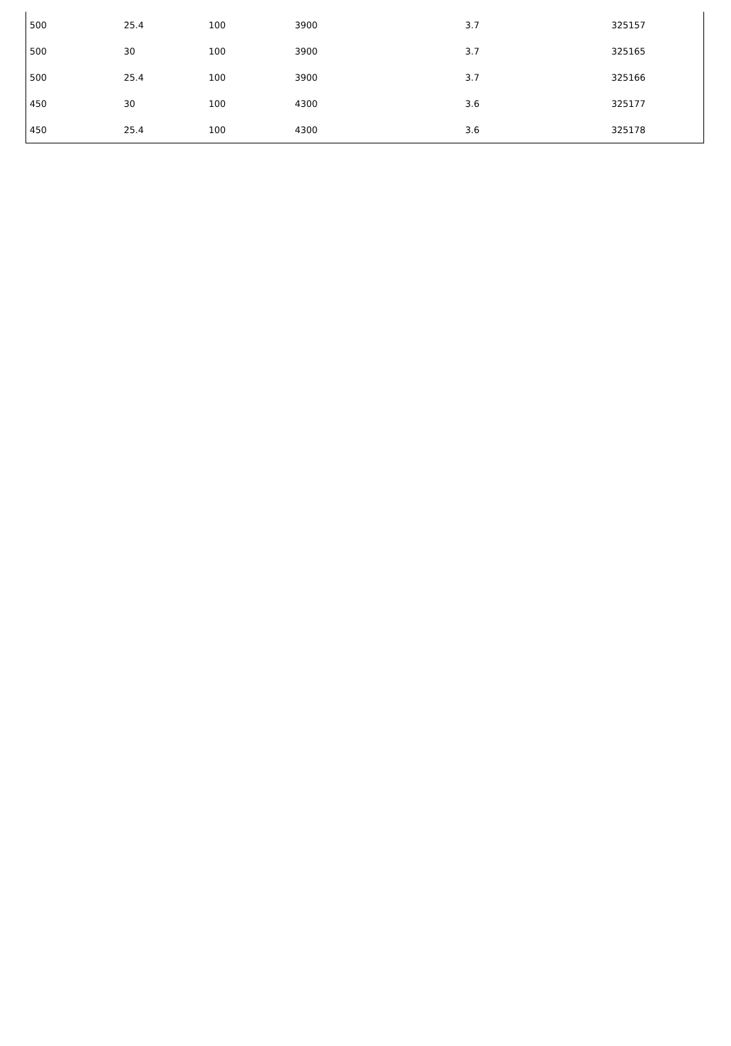| 500 | 25.4 | 100 | 3900 | 3.7 | 325157 |
| 500 | 30 | 100 | 3900 | 3.7 | 325165 |
| 500 | 25.4 | 100 | 3900 | 3.7 | 325166 |
| 450 | 30 | 100 | 4300 | 3.6 | 325177 |
| 450 | 25.4 | 100 | 4300 | 3.6 | 325178 |